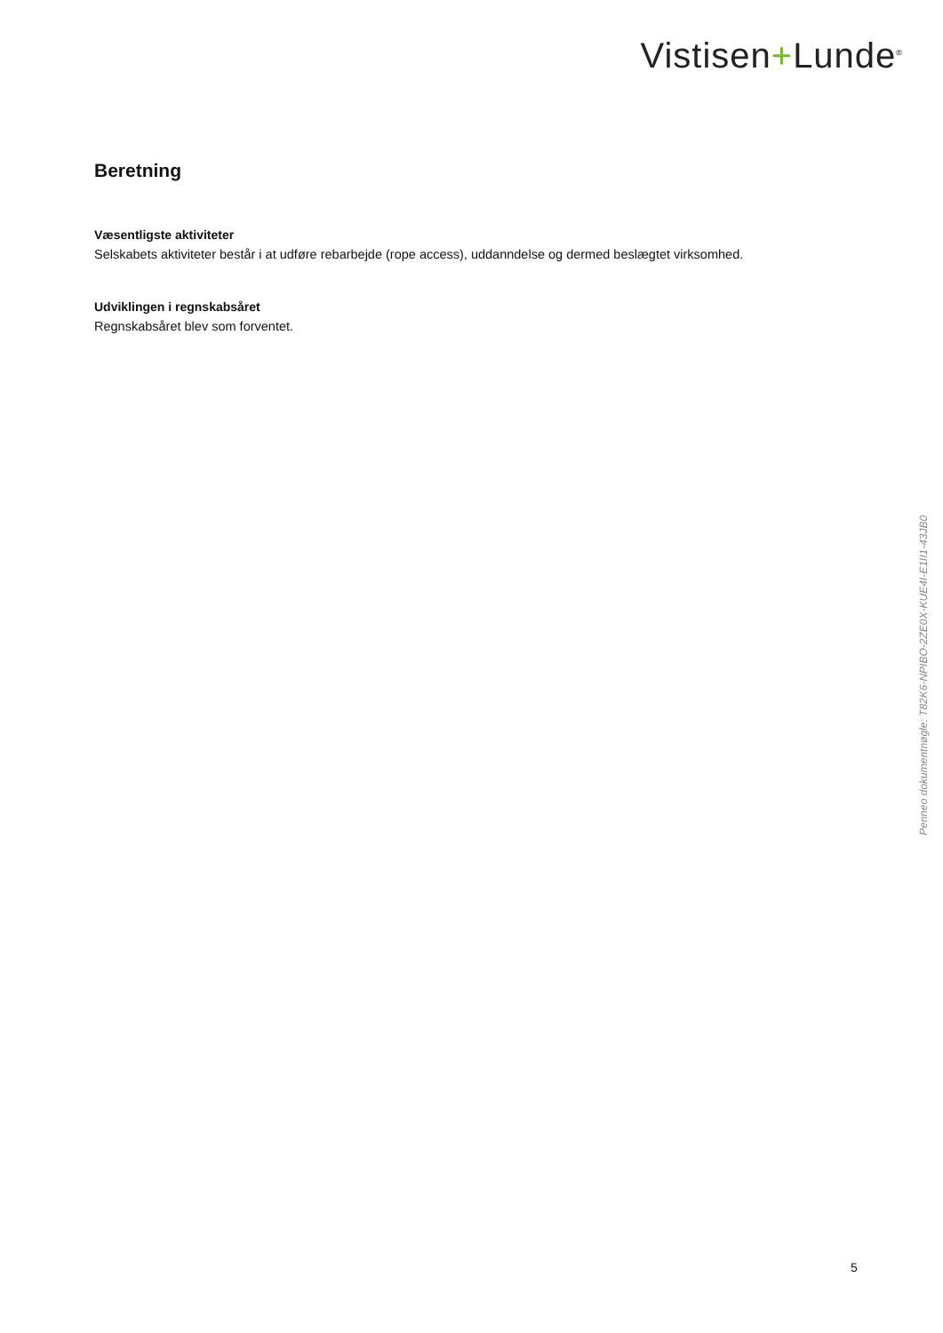Vistisen+Lunde<sup>®</sup>
Beretning
Væsentligste aktiviteter
Selskabets aktiviteter består i at udføre rebarbejde (rope access), uddanndelse og dermed beslægtet virksomhed.
Udviklingen i regnskabsåret
Regnskabsåret blev som forventet.
Penneo dokumentnøgle: T82K6-NPIBO-2ZE0X-KUE4I-E1II1-43JB0
5